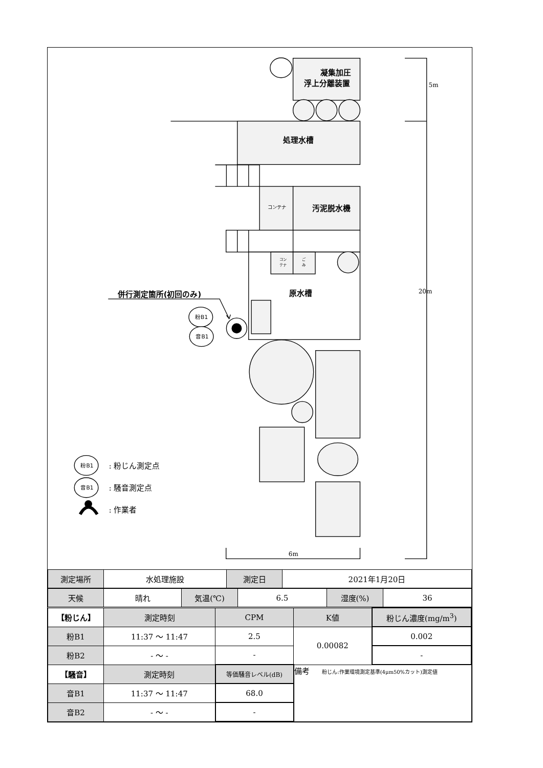凝集加圧
浮上分離装置
処理水槽
コンテナ
汚泥脱水機
コン
テナ
ご
み
原水槽
併行測定箇所(初回のみ)
粉B1
音B1
粉B1
音B1
: 粉じん測定点
: 騒音測定点
: 作業者
5m
20m
6m
| 測定場所 | 水処理施設 | 測定日 | 2021年1月20日 |
| 天候 | 晴れ | 気温(℃) | 6.5 | 湿度(%) | 36 |
| 【粉じん】 | 測定時刻 | CPM | K値 | 粉じん濃度(mg/m<sup>3</sup>) |
| --- | --- | --- | --- | --- |
| 粉B1 | 11:37 〜 11:47 | 2.5 | 0.00082 | 0.002 |
| 粉B2 | - 〜 - | - | | - |
| 【騒音】 | 測定時刻 | 等価騒音レベル(dB) | 備考 粉じん:作業環境測定基準(4μm50%カット)測定値 | |
| 音B1 | 11:37 〜 11:47 | 68.0 | | |
| 音B2 | - 〜 - | - | | |